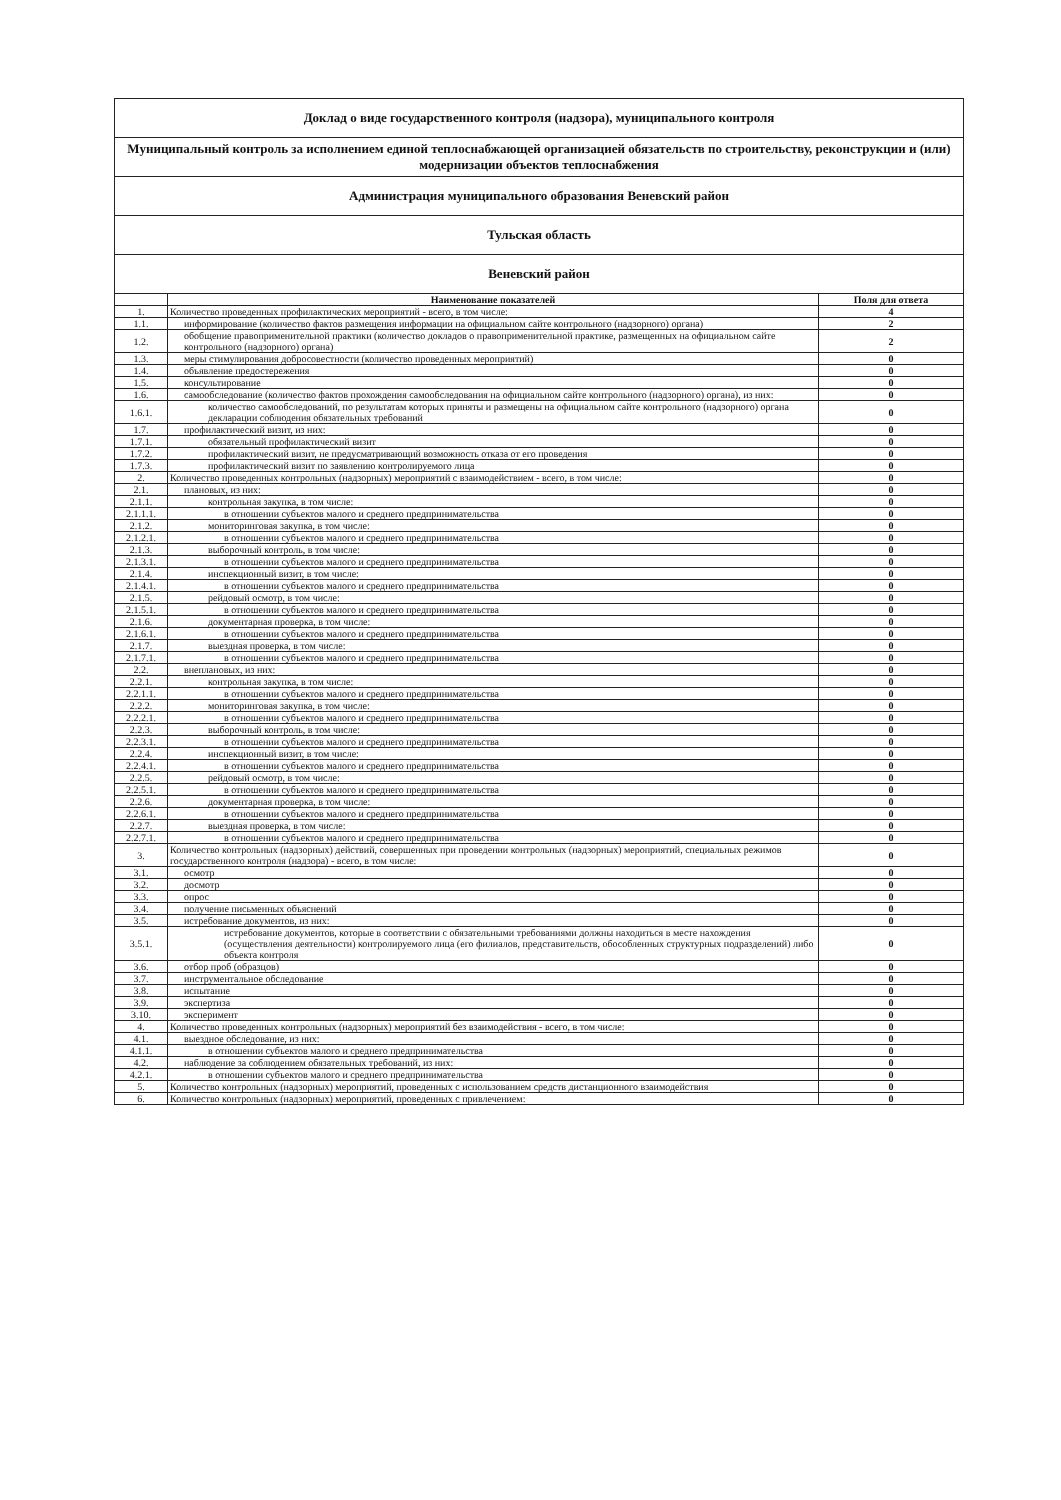| Доклад о виде государственного контроля (надзора), муниципального контроля | | |
| Муниципальный контроль за исполнением единой теплоснабжающей организацией обязательств по строительству, реконструкции и (или) модернизации объектов теплоснабжения | | |
| Администрация муниципального образования Веневский район | | |
| Тульская область | | |
| Веневский район | | |
| | Наименование показателей | Поля для ответа |
| 1. | Количество проведенных профилактических мероприятий - всего, в том числе: | 4 |
| 1.1. | информирование (количество фактов размещения информации на официальном сайте контрольного (надзорного) органа) | 2 |
| 1.2. | обобщение правоприменительной практики (количество докладов о правоприменительной практике, размещенных на официальном сайте контрольного (надзорного) органа) | 2 |
| 1.3. | меры стимулирования добросовестности (количество проведенных мероприятий) | 0 |
| 1.4. | объявление предостережения | 0 |
| 1.5. | консультирование | 0 |
| 1.6. | самообследование (количество фактов прохождения самообследования на официальном сайте контрольного (надзорного) органа), из них: | 0 |
| 1.6.1. | количество самообследований, по результатам которых приняты и размещены на официальном сайте контрольного (надзорного) органа декларации соблюдения обязательных требований | 0 |
| 1.7. | профилактический визит, из них: | 0 |
| 1.7.1. | обязательный профилактический визит | 0 |
| 1.7.2. | профилактический визит, не предусматривающий возможность отказа от его проведения | 0 |
| 1.7.3. | профилактический визит по заявлению контролируемого лица | 0 |
| 2. | Количество проведенных контрольных (надзорных) мероприятий с взаимодействием - всего, в том числе: | 0 |
| 2.1. | плановых, из них: | 0 |
| 2.1.1. | контрольная закупка, в том числе: | 0 |
| 2.1.1.1. | в отношении субъектов малого и среднего предпринимательства | 0 |
| 2.1.2. | мониторинговая закупка, в том числе: | 0 |
| 2.1.2.1. | в отношении субъектов малого и среднего предпринимательства | 0 |
| 2.1.3. | выборочный контроль, в том числе: | 0 |
| 2.1.3.1. | в отношении субъектов малого и среднего предпринимательства | 0 |
| 2.1.4. | инспекционный визит, в том числе: | 0 |
| 2.1.4.1. | в отношении субъектов малого и среднего предпринимательства | 0 |
| 2.1.5. | рейдовый осмотр, в том числе: | 0 |
| 2.1.5.1. | в отношении субъектов малого и среднего предпринимательства | 0 |
| 2.1.6. | документарная проверка, в том числе: | 0 |
| 2.1.6.1. | в отношении субъектов малого и среднего предпринимательства | 0 |
| 2.1.7. | выездная проверка, в том числе: | 0 |
| 2.1.7.1. | в отношении субъектов малого и среднего предпринимательства | 0 |
| 2.2. | внеплановых, из них: | 0 |
| 2.2.1. | контрольная закупка, в том числе: | 0 |
| 2.2.1.1. | в отношении субъектов малого и среднего предпринимательства | 0 |
| 2.2.2. | мониторинговая закупка, в том числе: | 0 |
| 2.2.2.1. | в отношении субъектов малого и среднего предпринимательства | 0 |
| 2.2.3. | выборочный контроль, в том числе: | 0 |
| 2.2.3.1. | в отношении субъектов малого и среднего предпринимательства | 0 |
| 2.2.4. | инспекционный визит, в том числе: | 0 |
| 2.2.4.1. | в отношении субъектов малого и среднего предпринимательства | 0 |
| 2.2.5. | рейдовый осмотр, в том числе: | 0 |
| 2.2.5.1. | в отношении субъектов малого и среднего предпринимательства | 0 |
| 2.2.6. | документарная проверка, в том числе: | 0 |
| 2.2.6.1. | в отношении субъектов малого и среднего предпринимательства | 0 |
| 2.2.7. | выездная проверка, в том числе: | 0 |
| 2.2.7.1. | в отношении субъектов малого и среднего предпринимательства | 0 |
| 3. | Количество контрольных (надзорных) действий, совершенных при проведении контрольных (надзорных) мероприятий, специальных режимов государственного контроля (надзора) - всего, в том числе: | 0 |
| 3.1. | осмотр | 0 |
| 3.2. | досмотр | 0 |
| 3.3. | опрос | 0 |
| 3.4. | получение письменных объяснений | 0 |
| 3.5. | истребование документов, из них: | 0 |
| 3.5.1. | истребование документов, которые в соответствии с обязательными требованиями должны находиться в месте нахождения (осуществления деятельности) контролируемого лица (его филиалов, представительств, обособленных структурных подразделений) либо объекта контроля | 0 |
| 3.6. | отбор проб (образцов) | 0 |
| 3.7. | инструментальное обследование | 0 |
| 3.8. | испытание | 0 |
| 3.9. | экспертиза | 0 |
| 3.10. | эксперимент | 0 |
| 4. | Количество проведенных контрольных (надзорных) мероприятий без взаимодействия - всего, в том числе: | 0 |
| 4.1. | выездное обследование, из них: | 0 |
| 4.1.1. | в отношении субъектов малого и среднего предпринимательства | 0 |
| 4.2. | наблюдение за соблюдением обязательных требований, из них: | 0 |
| 4.2.1. | в отношении субъектов малого и среднего предпринимательства | 0 |
| 5. | Количество контрольных (надзорных) мероприятий, проведенных с использованием средств дистанционного взаимодействия | 0 |
| 6. | Количество контрольных (надзорных) мероприятий, проведенных с привлечением: | 0 |